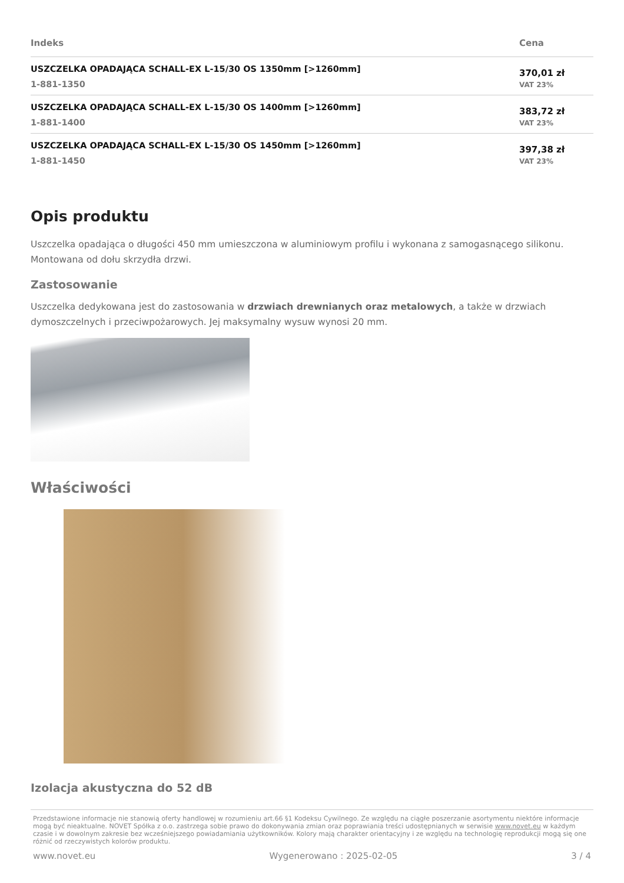| Indeks | Cena |
| --- | --- |
| USZCZELKA OPADAJĄCA SCHALL-EX L-15/30 OS 1350mm [>1260mm] 1-881-1350 | 370,01 zł VAT 23% |
| USZCZELKA OPADAJĄCA SCHALL-EX L-15/30 OS 1400mm [>1260mm] 1-881-1400 | 383,72 zł VAT 23% |
| USZCZELKA OPADAJĄCA SCHALL-EX L-15/30 OS 1450mm [>1260mm] 1-881-1450 | 397,38 zł VAT 23% |
Opis produktu
Uszczelka opadająca o długości 450 mm umieszczona w aluminiowym profilu i wykonana z samogasnącego silikonu. Montowana od dołu skrzydła drzwi.
Zastosowanie
Uszczelka dedykowana jest do zastosowania w drzwiach drewnianych oraz metalowych, a także w drzwiach dymoszczelnych i przeciwpożarowych. Jej maksymalny wysuw wynosi 20 mm.
Właściwości
Izolacja akustyczna do 52 dB
Przedstawione informacje nie stanowią oferty handlowej w rozumieniu art.66 §1 Kodeksu Cywilnego. Ze względu na ciągłe poszerzanie asortymentu niektóre informacje mogą być nieaktualne. NOVET Spółka z o.o. zastrzega sobie prawo do dokonywania zmian oraz poprawiania treści udostępnianych w serwisie www.novet.eu w każdym czasie i w dowolnym zakresie bez wcześniejszego powiadamiania użytkowników. Kolory mają charakter orientacyjny i ze względu na technologię reprodukcji mogą się one różnić od rzeczywistych kolorów produktu.
www.novet.eu Wygenerowano : 2025-02-05 3 / 4